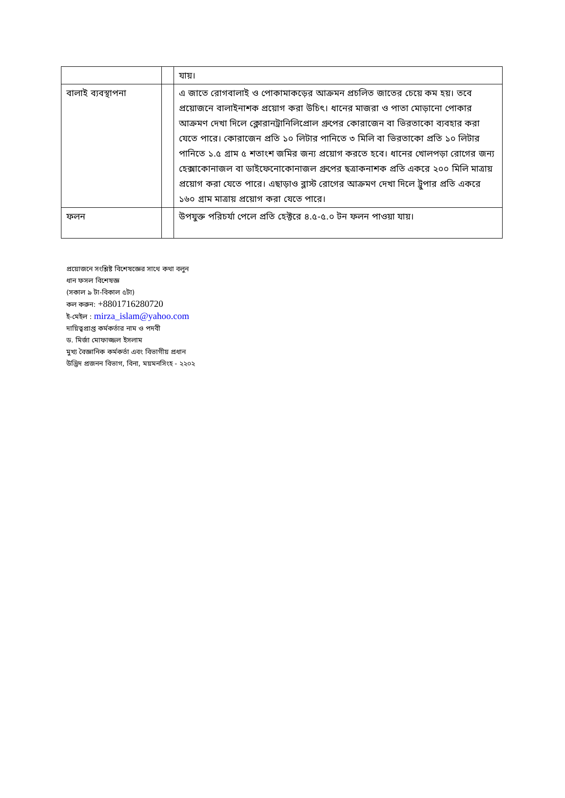| | | যায়। |
| বালাই ব্যবস্থাপনা | | এ জাতে রোগবালাই ও পোকামাকড়ের আক্রমন প্রচলিত জাতের চেয়ে কম হয়। তবে প্রয়োজনে বালাইনাশক প্রয়োগ করা উচিৎ। ধানের মাজরা ও পাতা মোড়ানো পোকার আক্রমণ দেখা দিলে ক্লোরানট্রানিলিপ্রোল গ্রুপের কোরাজেন বা ভিরতাকো ব্যবহার করা যেতে পারে। কোরাজেন প্রতি ১০ লিটার পানিতে ৩ মিলি বা ভিরতাকো প্রতি ১০ লিটার পানিতে ১.৫ গ্রাম ৫ শতাংশ জমির জন্য প্রয়োগ করতে হবে। ধানের খোলপড়া রোগের জন্য হেক্সাকোনাজল বা ডাইফেনোকোনাজল গ্রুপের ছত্রাকনাশক প্রতি একরে ২০০ মিলি মাত্রায় প্রয়োগ করা যেতে পারে। এছাড়াও ব্লাস্ট রোগের আক্রমণ দেখা দিলে ট্রুপার প্রতি একরে ১৬০ গ্রাম মাত্রায় প্রয়োগ করা যেতে পারে। |
| ফলন | | উপযুক্ত পরিচর্যা পেলে প্রতি হেক্টরে ৪.৫-৫.০ টন ফলন পাওয়া যায়। |
প্রয়োজনে সংশ্লিষ্ট বিশেষজ্ঞের সাথে কথা বলুন
ধান ফসল বিশেষজ্ঞ
(সকাল ৯ টা-বিকাল ৫টা)
কল করুন: +8801716280720
ই-মেইল : mirza_islam@yahoo.com
দায়িত্বপ্রাপ্ত কর্মকর্তার নাম ও পদবী
ড. মির্জা মোফাজ্জল ইসলাম
মুখ্য বৈজ্ঞানিক কর্মকর্তা এবং বিভাগীয় প্রধান
উদ্ভিদ প্রজনন বিভাগ, বিনা, ময়মনসিংহ - ২২০২